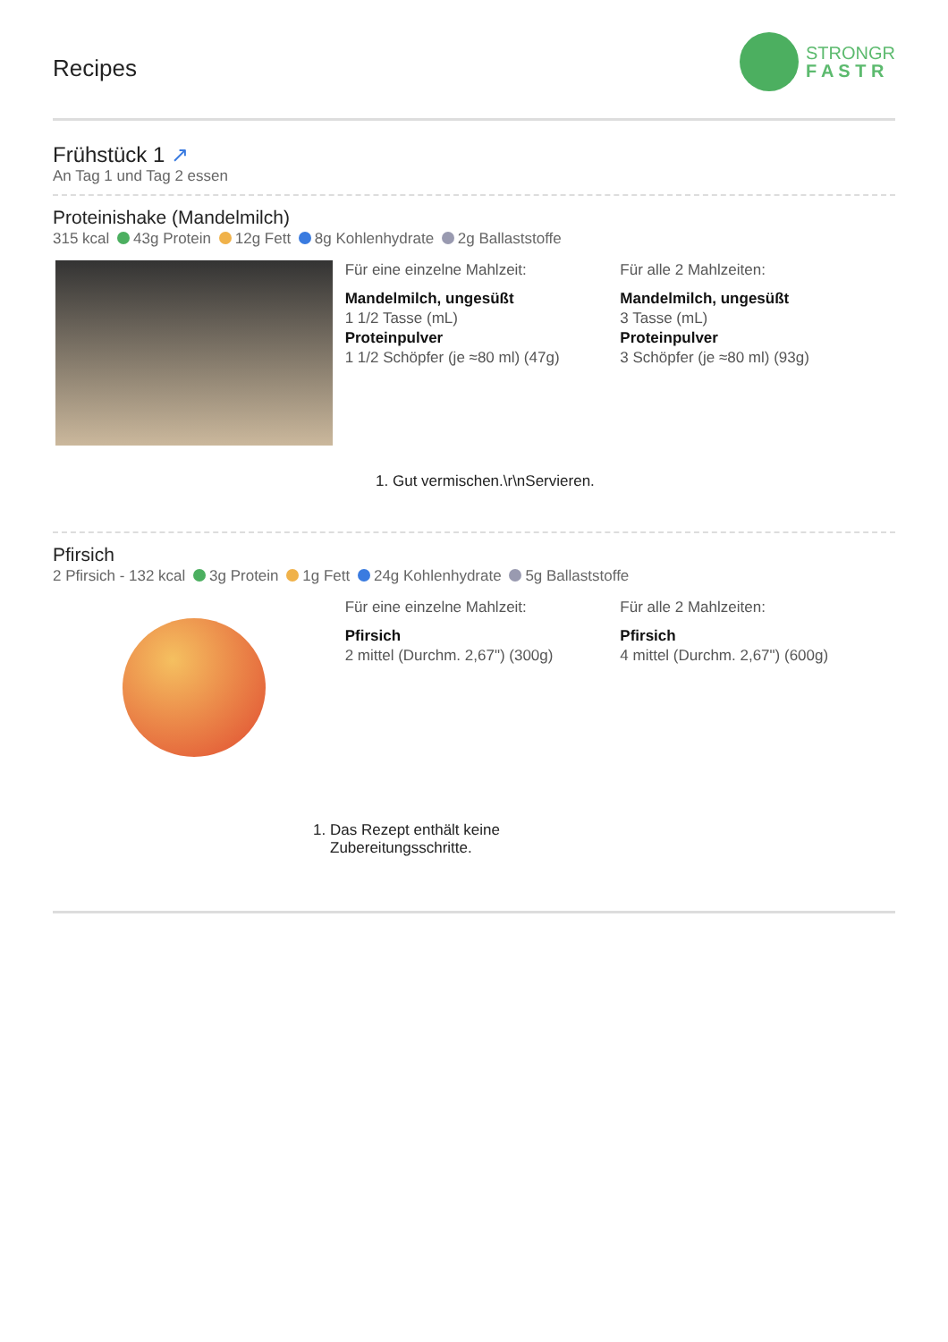Recipes
STRONGR
F A S T R
Frühstück 1 ↗
An Tag 1 und Tag 2 essen
Proteinishake (Mandelmilch)
315 kcal 43g Protein 12g Fett 8g Kohlenhydrate 2g Ballaststoffe
Für eine einzelne Mahlzeit:
Mandelmilch, ungesüßt
1 1/2 Tasse (mL)
Proteinpulver
1 1/2 Schöpfer (je ≈80 ml) (47g)
Für alle 2 Mahlzeiten:
Mandelmilch, ungesüßt
3 Tasse (mL)
Proteinpulver
3 Schöpfer (je ≈80 ml) (93g)
1. Gut vermischen.\r\nServieren.
Pfirsich
2 Pfirsich - 132 kcal 3g Protein 1g Fett 24g Kohlenhydrate 5g Ballaststoffe
Für eine einzelne Mahlzeit:
Pfirsich
2 mittel (Durchm. 2,67") (300g)
Für alle 2 Mahlzeiten:
Pfirsich
4 mittel (Durchm. 2,67") (600g)
1. Das Rezept enthält keine Zubereitungsschritte.